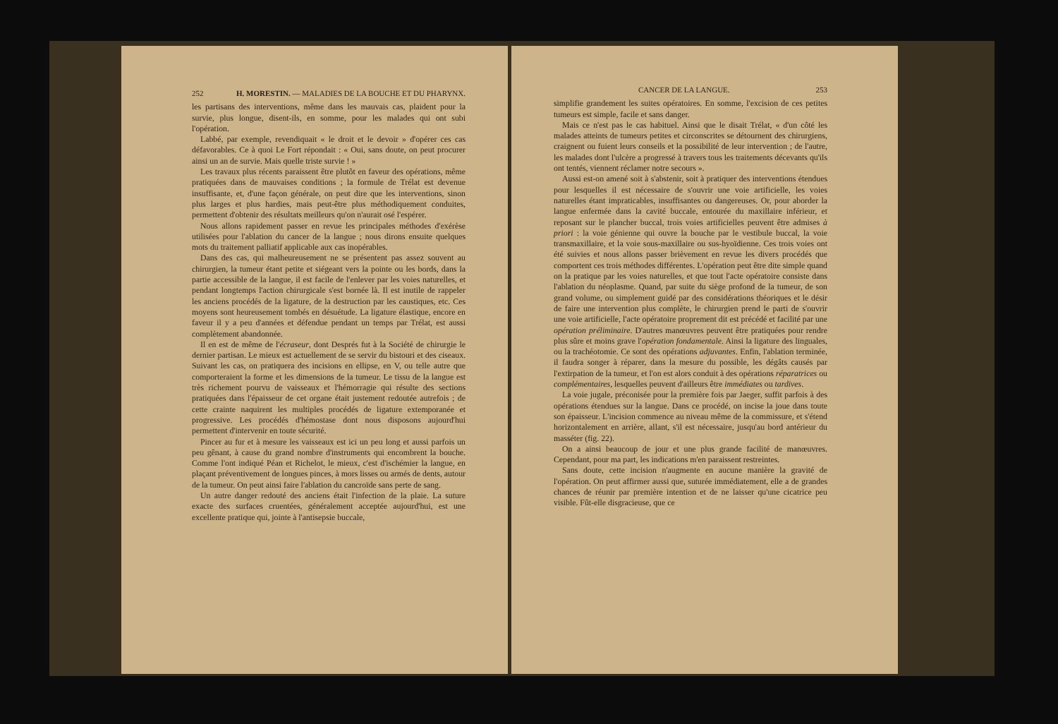252 H. MORESTIN. — MALADIES DE LA BOUCHE ET DU PHARYNX.
les partisans des interventions, même dans les mauvais cas, plaident pour la survie, plus longue, disent-ils, en somme, pour les malades qui ont subi l'opération.
Labbé, par exemple, revendiquait « le droit et le devoir » d'opérer ces cas défavorables. Ce à quoi Le Fort répondait : « Oui, sans doute, on peut procurer ainsi un an de survie. Mais quelle triste survie ! »
Les travaux plus récents paraissent être plutôt en faveur des opérations, même pratiquées dans de mauvaises conditions ; la formule de Trélat est devenue insuffisante, et, d'une façon générale, on peut dire que les interventions, sinon plus larges et plus hardies, mais peut-être plus méthodiquement conduites, permettent d'obtenir des résultats meilleurs qu'on n'aurait osé l'espérer.
Nous allons rapidement passer en revue les principales méthodes d'exérèse utilisées pour l'ablation du cancer de la langue ; nous dirons ensuite quelques mots du traitement palliatif applicable aux cas inopérables.
Dans des cas, qui malheureusement ne se présentent pas assez souvent au chirurgien, la tumeur étant petite et siégeant vers la pointe ou les bords, dans la partie accessible de la langue, il est facile de l'enlever par les voies naturelles, et pendant longtemps l'action chirurgicale s'est bornée là. Il est inutile de rappeler les anciens procédés de la ligature, de la destruction par les caustiques, etc. Ces moyens sont heureusement tombés en désuétude. La ligature élastique, encore en faveur il y a peu d'années et défendue pendant un temps par Trélat, est aussi complètement abandonnée.
Il en est de même de l'écraseur, dont Després fut à la Société de chirurgie le dernier partisan. Le mieux est actuellement de se servir du bistouri et des ciseaux. Suivant les cas, on pratiquera des incisions en ellipse, en V, ou telle autre que comporteraient la forme et les dimensions de la tumeur. Le tissu de la langue est très richement pourvu de vaisseaux et l'hémorragie qui résulte des sections pratiquées dans l'épaisseur de cet organe était justement redoutée autrefois ; de cette crainte naquirent les multiples procédés de ligature extemporanée et progressive. Les procédés d'hémostase dont nous disposons aujourd'hui permettent d'intervenir en toute sécurité.
Pincer au fur et à mesure les vaisseaux est ici un peu long et aussi parfois un peu gênant, à cause du grand nombre d'instruments qui encombrent la bouche. Comme l'ont indiqué Péan et Richelot, le mieux, c'est d'ischémier la langue, en plaçant préventivement de longues pinces, à mors lisses ou armés de dents, autour de la tumeur. On peut ainsi faire l'ablation du cancroïde sans perte de sang.
Un autre danger redouté des anciens était l'infection de la plaie. La suture exacte des surfaces cruentées, généralement acceptée aujourd'hui, est une excellente pratique qui, jointe à l'antisepsie buccale,
CANCER DE LA LANGUE. 253
simplifie grandement les suites opératoires. En somme, l'excision de ces petites tumeurs est simple, facile et sans danger.
Mais ce n'est pas le cas habituel. Ainsi que le disait Trélat, « d'un côté les malades atteints de tumeurs petites et circonscrites se détournent des chirurgiens, craignent ou fuient leurs conseils et la possibilité de leur intervention ; de l'autre, les malades dont l'ulcère a progressé à travers tous les traitements décevants qu'ils ont tentés, viennent réclamer notre secours ».
Aussi est-on amené soit à s'abstenir, soit à pratiquer des interventions étendues pour lesquelles il est nécessaire de s'ouvrir une voie artificielle, les voies naturelles étant impraticables, insuffisantes ou dangereuses. Or, pour aborder la langue enfermée dans la cavité buccale, entourée du maxillaire inférieur, et reposant sur le plancher buccal, trois voies artificielles peuvent être admises à priori : la voie génienne qui ouvre la bouche par le vestibule buccal, la voie transmaxillaire, et la voie sous-maxillaire ou sus-hyoïdienne. Ces trois voies ont été suivies et nous allons passer brièvement en revue les divers procédés que comportent ces trois méthodes différentes. L'opération peut être dite simple quand on la pratique par les voies naturelles, et que tout l'acte opératoire consiste dans l'ablation du néoplasme. Quand, par suite du siège profond de la tumeur, de son grand volume, ou simplement guidé par des considérations théoriques et le désir de faire une intervention plus complète, le chirurgien prend le parti de s'ouvrir une voie artificielle, l'acte opératoire proprement dit est précédé et facilité par une opération préliminaire. D'autres manœuvres peuvent être pratiquées pour rendre plus sûre et moins grave l'opération fondamentale. Ainsi la ligature des linguales, ou la trachéotomie. Ce sont des opérations adjuvantes. Enfin, l'ablation terminée, il faudra songer à réparer, dans la mesure du possible, les dégâts causés par l'extirpation de la tumeur, et l'on est alors conduit à des opérations réparatrices ou complémentaires, lesquelles peuvent d'ailleurs être immédiates ou tardives.
La voie jugale, préconisée pour la première fois par Jaeger, suffit parfois à des opérations étendues sur la langue. Dans ce procédé, on incise la joue dans toute son épaisseur. L'incision commence au niveau même de la commissure, et s'étend horizontalement en arrière, allant, s'il est nécessaire, jusqu'au bord antérieur du masséter (fig. 22).
On a ainsi beaucoup de jour et une plus grande facilité de manœuvres. Cependant, pour ma part, les indications m'en paraissent restreintes.
Sans doute, cette incision n'augmente en aucune manière la gravité de l'opération. On peut affirmer aussi que, suturée immédiatement, elle a de grandes chances de réunir par première intention et de ne laisser qu'une cicatrice peu visible. Fût-elle disgracieuse, que ce